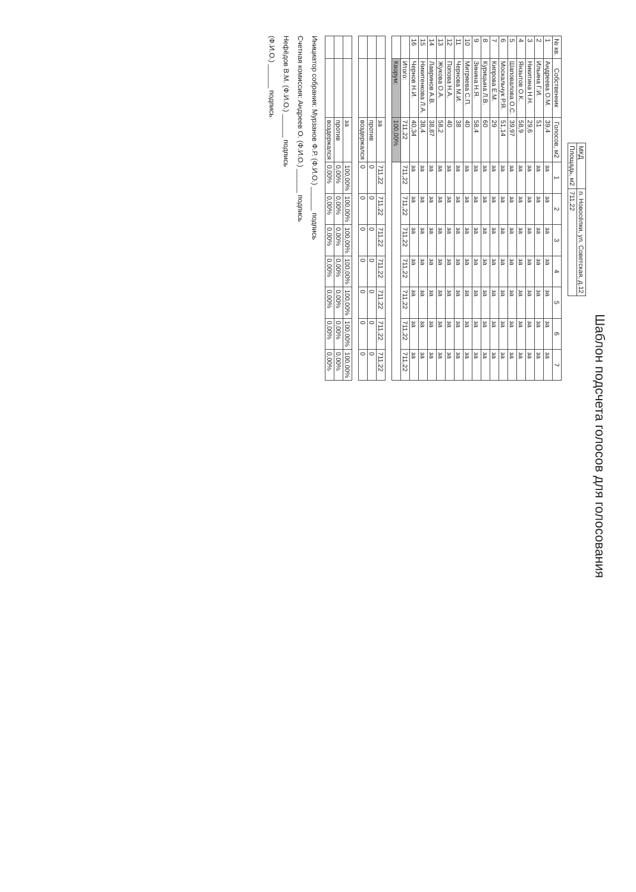Шаблон подсчета голосов для голосования
| МКД | п. Новосёлки, ул. Советская, д.12 |
| Площадь, м2 | 711,22 |
| № кв. | Собственник | Голосов, м2 | 1 | 2 | 3 | 4 | 5 | 6 | 7 |
| --- | --- | --- | --- | --- | --- | --- | --- | --- | --- |
| 1 | Андреева О.М. | 39,4 | за | за | за | за | за | за | за |
| 2 | Ильина Г.И. | 51 | за | за | за | за | за | за | за |
| 3 | Никитина Н.Н. | 29,6 | за | за | за | за | за | за | за |
| 4 | Янзытов О.К. | 58,9 | за | за | за | за | за | за | за |
| 5 | Шаповалова О.С. | 39,97 | за | за | за | за | за | за | за |
| 6 | Москальчук Р.Я. | 51,14 | за | за | за | за | за | за | за |
| 7 | Кипрова Е.М. | 29 | за | за | за | за | за | за | за |
| 8 | Курицына Л.В. | 60 | за | за | за | за | за | за | за |
| 9 | Зинина Н.Я. | 58,4 | за | за | за | за | за | за | за |
| 10 | Митряева С.П. | 40 | за | за | за | за | за | за | за |
| 11 | Чернова М.И. | 38 | за | за | за | за | за | за | за |
| 12 | Попова Н.А. | 40 | за | за | за | за | за | за | за |
| 13 | Жукова О.А. | 58,2 | за | за | за | за | за | за | за |
| 14 | Лавринов А.В. | 38,87 | за | за | за | за | за | за | за |
| 15 | Никитенкова Л.А. | 38,4 | за | за | за | за | за | за | за |
| 16 | Чернов Н.И. | 40,34 | за | за | за | за | за | за | за |
| | Итого: | 711,22 | 711,22 | 711,22 | 711,22 | 711,22 | 711,22 | 711,22 | 711,22 |
| | Кворум: | 100,00% | | | | | | | |
| | | за | 711,22 | 711,22 | 711,22 | 711,22 | 711,22 | 711,22 | 711,22 |
| | | против | 0 | 0 | 0 | 0 | 0 | 0 | 0 |
| | | воздержался | 0 | 0 | 0 | 0 | 0 | 0 | 0 |
| | | за | 100,00% | 100,00% | 100,00% | 100,00% | 100,00% | 100,00% | 100,00% |
| | | против | 0,00% | 0,00% | 0,00% | 0,00% | 0,00% | 0,00% | 0,00% |
| | | воздержался | 0,00% | 0,00% | 0,00% | 0,00% | 0,00% | 0,00% | 0,00% |
Инициатор собрания: Мурзанов Ф.Р. (Ф.И.О.) ______ подпись
Счетная комиссия: Андреев О. (Ф.И.О.) ______ подпись
Нефёдов В.М. (Ф.И.О.) ______ подпись
(Ф.И.О.) ______ подпись